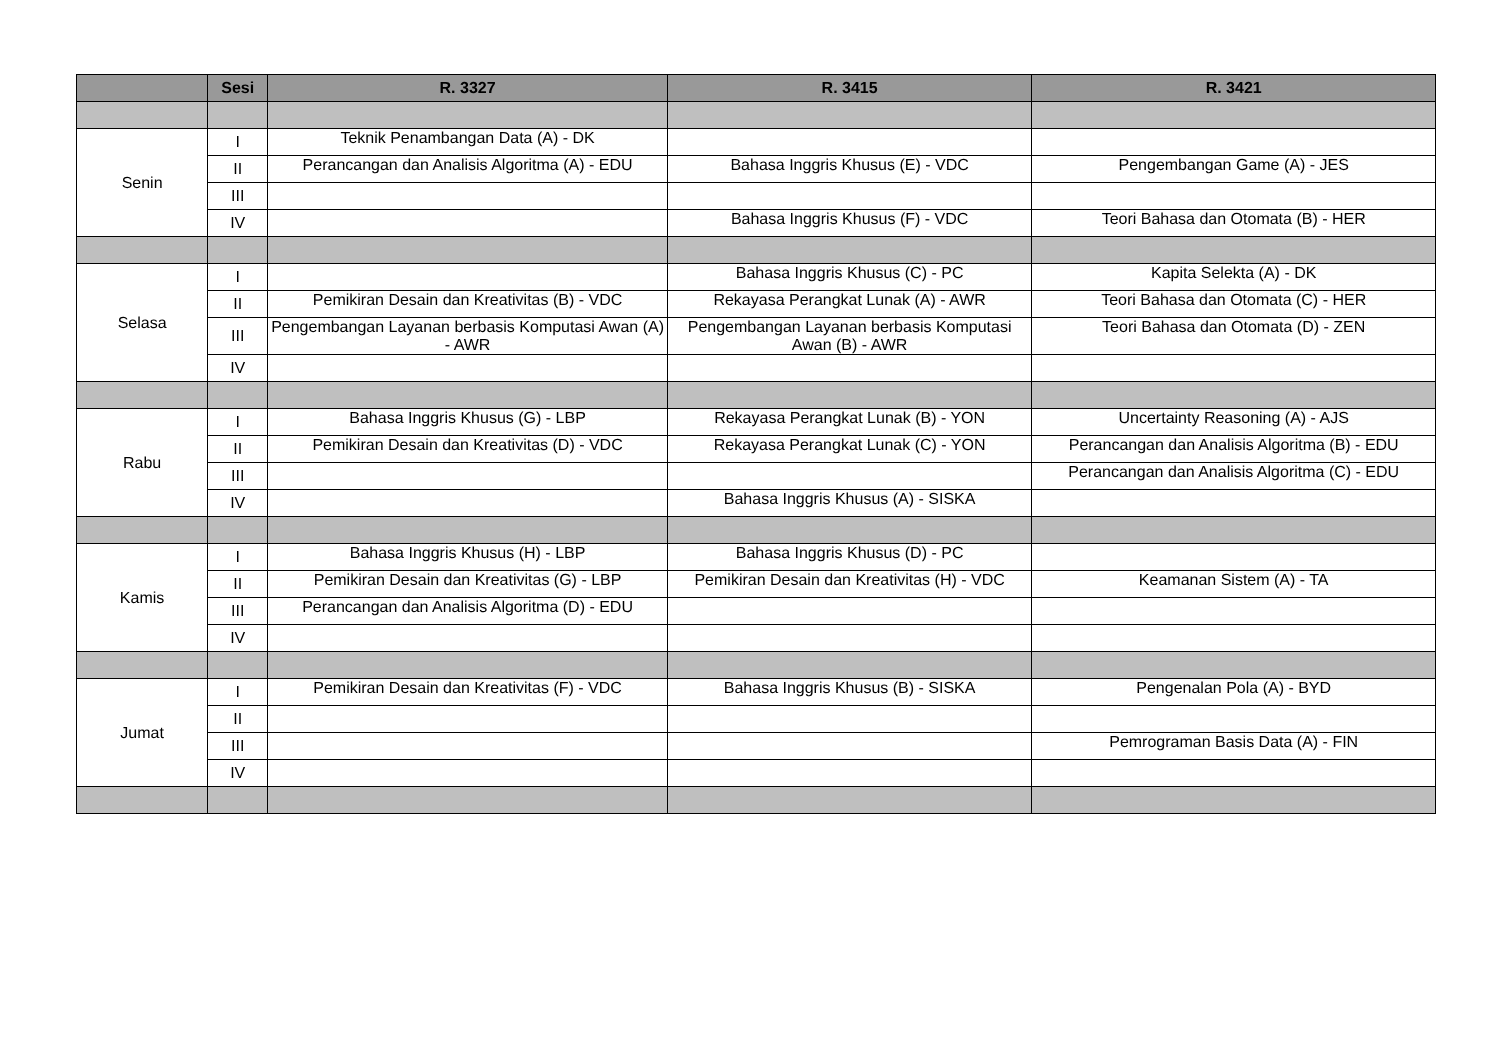| | Sesi | R. 3327 | R. 3415 | R. 3421 |
| --- | --- | --- | --- | --- |
| Senin | I | Teknik Penambangan Data (A) - DK | | |
| | II | Perancangan dan Analisis Algoritma (A) - EDU | Bahasa Inggris Khusus (E) - VDC | Pengembangan Game (A) - JES |
| | III | | | |
| | IV | | Bahasa Inggris Khusus (F) - VDC | Teori Bahasa dan Otomata (B) - HER |
| Selasa | I | | Bahasa Inggris Khusus (C) - PC | Kapita Selekta (A) - DK |
| | II | Pemikiran Desain dan Kreativitas (B) - VDC | Rekayasa Perangkat Lunak (A) - AWR | Teori Bahasa dan Otomata (C) - HER |
| | III | Pengembangan Layanan berbasis Komputasi Awan (A) - AWR | Pengembangan Layanan berbasis Komputasi Awan (B) - AWR | Teori Bahasa dan Otomata (D) - ZEN |
| | IV | | | |
| Rabu | I | Bahasa Inggris Khusus (G) - LBP | Rekayasa Perangkat Lunak (B) - YON | Uncertainty Reasoning (A) - AJS |
| | II | Pemikiran Desain dan Kreativitas (D) - VDC | Rekayasa Perangkat Lunak (C) - YON | Perancangan dan Analisis Algoritma (B) - EDU |
| | III | | | Perancangan dan Analisis Algoritma (C) - EDU |
| | IV | | Bahasa Inggris Khusus (A) - SISKA | |
| Kamis | I | Bahasa Inggris Khusus (H) - LBP | Bahasa Inggris Khusus (D) - PC | |
| | II | Pemikiran Desain dan Kreativitas (G) - LBP | Pemikiran Desain dan Kreativitas (H) - VDC | Keamanan Sistem (A) - TA |
| | III | Perancangan dan Analisis Algoritma (D) - EDU | | |
| | IV | | | |
| Jumat | I | Pemikiran Desain dan Kreativitas (F) - VDC | Bahasa Inggris Khusus (B) - SISKA | Pengenalan Pola (A) - BYD |
| | II | | | |
| | III | | | Pemrograman Basis Data (A) - FIN |
| | IV | | | |